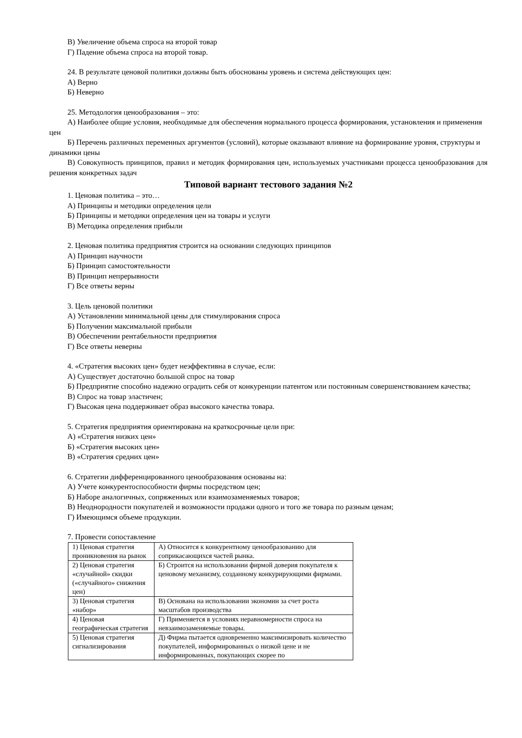В) Увеличение объема спроса на второй товар
Г) Падение объема спроса на второй товар.
24. В результате ценовой политики должны быть обоснованы уровень и система действующих цен:
А) Верно
Б) Неверно
25. Методология ценообразования – это:
А) Наиболее общие условия, необходимые для обеспечения нормального процесса формирования, установления и применения цен
Б) Перечень различных переменных аргументов (условий), которые оказывают влияние на формирование уровня, структуры и динамики цены
В) Совокупность принципов, правил и методик формирования цен, используемых участниками процесса ценообразования для решения конкретных задач
Типовой вариант тестового задания №2
1. Ценовая политика – это…
А) Принципы и методики определения цели
Б) Принципы и методики определения цен на товары и услуги
В) Методика определения прибыли
2. Ценовая политика предприятия строится на основании следующих принципов
А) Принцип научности
Б) Принцип самостоятельности
В) Принцип непрерывности
Г) Все ответы верны
3. Цель ценовой политики
А) Установлении минимальной цены для стимулирования спроса
Б) Получении максимальной прибыли
В) Обеспечении рентабельности предприятия
Г) Все ответы неверны
4. «Стратегия высоких цен» будет неэффективна в случае, если:
А) Существует достаточно большой спрос на товар
Б) Предприятие способно надежно оградить себя от конкуренции патентом или постоянным совершенствованием качества;
В) Спрос на товар эластичен;
Г) Высокая цена поддерживает образ высокого качества товара.
5. Стратегия предприятия ориентирована на краткосрочные цели при:
А) «Стратегия низких цен»
Б) «Стратегия высоких цен»
В) «Стратегия средних цен»
6. Стратегии дифференцированного ценообразования основаны на:
А) Учете конкурентоспособности фирмы посредством цен;
Б) Наборе аналогичных, сопряженных или взаимозаменяемых товаров;
В) Неоднородности покупателей и возможности продажи одного и того же товара по разным ценам;
Г) Имеющимся объеме продукции.
7. Провести сопоставление
| 1) Ценовая стратегия проникновения на рынок | А) Относится к конкурентному ценообразованию для соприкасающихся частей рынка. |
| 2) Ценовая стратегия «случайной» скидки («случайного» снижения цен) | Б) Строится на использовании фирмой доверия покупателя к ценовому механизму, созданному конкурирующими фирмами. |
| 3) Ценовая стратегия «набор» | В) Основана на использовании экономии за счет роста масштабов производства |
| 4) Ценовая географическая стратегия | Г) Применяется в условиях неравномерности спроса на невзаимозаменяемые товары. |
| 5) Ценовая стратегия сигнализирования | Д) Фирма пытается одновременно максимизировать количество покупателей, информированных о низкой цене и не информированных, покупающих скорее по |